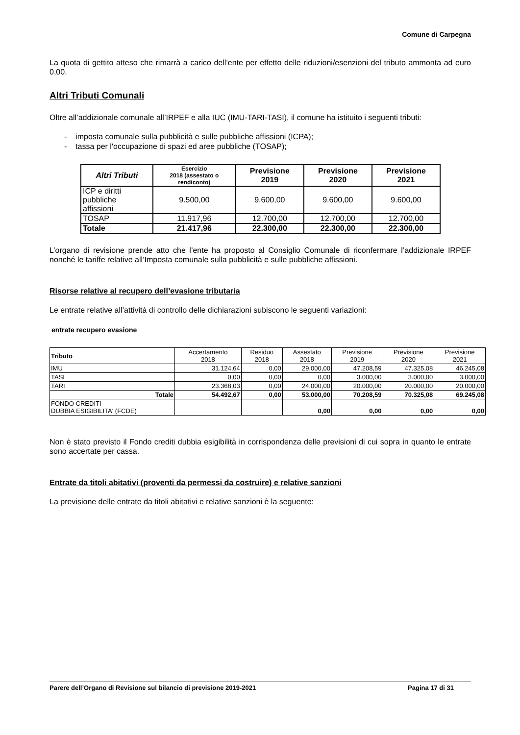Comune di Carpegna
La quota di gettito atteso che rimarrà a carico dell’ente per effetto delle riduzioni/esenzioni del tributo ammonta ad euro 0,00.
Altri Tributi Comunali
Oltre all’addizionale comunale all’IRPEF e alla IUC (IMU-TARI-TASI), il comune ha istituito i seguenti tributi:
- imposta comunale sulla pubblicità e sulle pubbliche affissioni (ICPA);
- tassa per l'occupazione di spazi ed aree pubbliche (TOSAP);
| Altri Tributi | Esercizio 2018 (assestato o rendiconto) | Previsione 2019 | Previsione 2020 | Previsione 2021 |
| --- | --- | --- | --- | --- |
| ICP e diritti pubbliche affissioni | 9.500,00 | 9.600,00 | 9.600,00 | 9.600,00 |
| TOSAP | 11.917,96 | 12.700,00 | 12.700,00 | 12.700,00 |
| Totale | 21.417,96 | 22.300,00 | 22.300,00 | 22.300,00 |
L’organo di revisione prende atto che l’ente ha proposto al Consiglio Comunale di riconfermare l’addizionale IRPEF nonché le tariffe relative all’Imposta comunale sulla pubblicità e sulle pubbliche affissioni.
Risorse relative al recupero dell’evasione tributaria
Le entrate relative all’attività di controllo delle dichiarazioni subiscono le seguenti variazioni:
entrate recupero evasione
| Tributo | Accertamento 2018 | Residuo 2018 | Assestato 2018 | Previsione 2019 | Previsione 2020 | Previsione 2021 |
| IMU | 31.124,64 | 0,00 | 29.000,00 | 47.208,59 | 47.325,08 | 46.245,08 |
| TASI | 0,00 | 0,00 | 0,00 | 3.000,00 | 3.000,00 | 3.000,00 |
| TARI | 23.368,03 | 0,00 | 24.000,00 | 20.000,00 | 20.000,00 | 20.000,00 |
| Totale | 54.492,67 | 0,00 | 53.000,00 | 70.208,59 | 70.325,08 | 69.245,08 |
| FONDO CREDITI DUBBIA ESIGIBILITA' (FCDE) | | | 0,00 | 0,00 | 0,00 | 0,00 |
Non è stato previsto il Fondo crediti dubbia esigibilità in corrispondenza delle previsioni di cui sopra in quanto le entrate sono accertate per cassa.
Entrate da titoli abitativi (proventi da permessi da costruire) e relative sanzioni
La previsione delle entrate da titoli abitativi e relative sanzioni è la seguente:
Parere dell’Organo di Revisione sul bilancio di previsione 2019-2021 Pagina 17 di 31